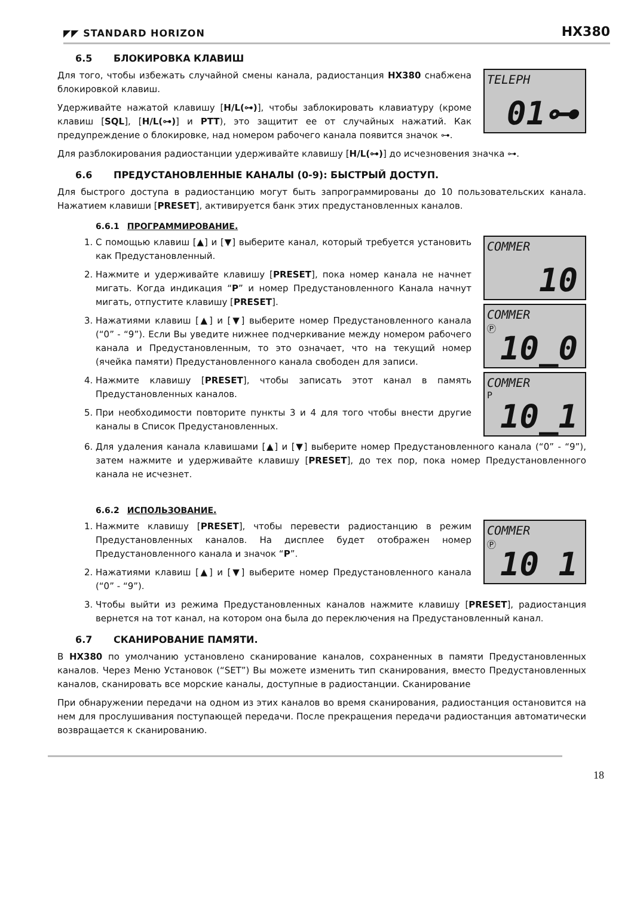◤◤ STANDARD HORIZON
HX380
6.5 БЛОКИРОВКА КЛАВИШ
Для того, чтобы избежать случайной смены канала, радиостанция HX380 снабжена блокировкой клавиш.
Удерживайте нажатой клавишу [H/L(⊶)], чтобы заблокировать клавиатуру (кроме клавиш [SQL], [H/L(⊶)] и PTT), это защитит ее от случайных нажатий. Как предупреждение о блокировке, над номером рабочего канала появится значок ⊶.
TELEPH
01⊶
Для разблокирования радиостанции удерживайте клавишу [H/L(⊶)] до исчезновения значка ⊶.
6.6 ПРЕДУСТАНОВЛЕННЫЕ КАНАЛЫ (0-9): БЫСТРЫЙ ДОСТУП.
Для быстрого доступа в радиостанцию могут быть запрограммированы до 10 пользовательских канала. Нажатием клавиши [PRESET], активируется банк этих предустановленных каналов.
6.6.1 ПРОГРАММИРОВАНИЕ.
1. С помощью клавиш [▲] и [▼] выберите канал, который требуется установить как Предустановленный.
2. Нажмите и удерживайте клавишу [PRESET], пока номер канала не начнет мигать. Когда индикация “P” и номер Предустановленного Канала начнут мигать, отпустите клавишу [PRESET].
3. Нажатиями клавиш [▲] и [▼] выберите номер Предустановленного канала (“0” - “9”). Если Вы уведите нижнее подчеркивание между номером рабочего канала и Предустановленным, то это означает, что на текущий номер (ячейка памяти) Предустановленного канала свободен для записи.
4. Нажмите клавишу [PRESET], чтобы записать этот канал в память Предустановленных каналов.
5. При необходимости повторите пункты 3 и 4 для того чтобы внести другие каналы в Список Предустановленных.
COMMER
10
COMMER
Ⓟ
10_0
COMMER
P
10_1
6. Для удаления канала клавишами [▲] и [▼] выберите номер Предустановленного канала (“0” - “9”), затем нажмите и удерживайте клавишу [PRESET], до тех пор, пока номер Предустановленного канала не исчезнет.
6.6.2 ИСПОЛЬЗОВАНИЕ.
1. Нажмите клавишу [PRESET], чтобы перевести радиостанцию в режим Предустановленных каналов. На дисплее будет отображен номер Предустановленного канала и значок “P”.
2. Нажатиями клавиш [▲] и [▼] выберите номер Предустановленного канала (“0” - “9”).
COMMER
Ⓟ
10 1
3. Чтобы выйти из режима Предустановленных каналов нажмите клавишу [PRESET], радиостанция вернется на тот канал, на котором она была до переключения на Предустановленный канал.
6.7 СКАНИРОВАНИЕ ПАМЯТИ.
В HX380 по умолчанию установлено сканирование каналов, сохраненных в памяти Предустановленных каналов. Через Меню Установок (“SET”) Вы можете изменить тип сканирования, вместо Предустановленных каналов, сканировать все морские каналы, доступные в радиостанции. Сканирование
При обнаружении передачи на одном из этих каналов во время сканирования, радиостанция остановится на нем для прослушивания поступающей передачи. После прекращения передачи радиостанция автоматически возвращается к сканированию.
18